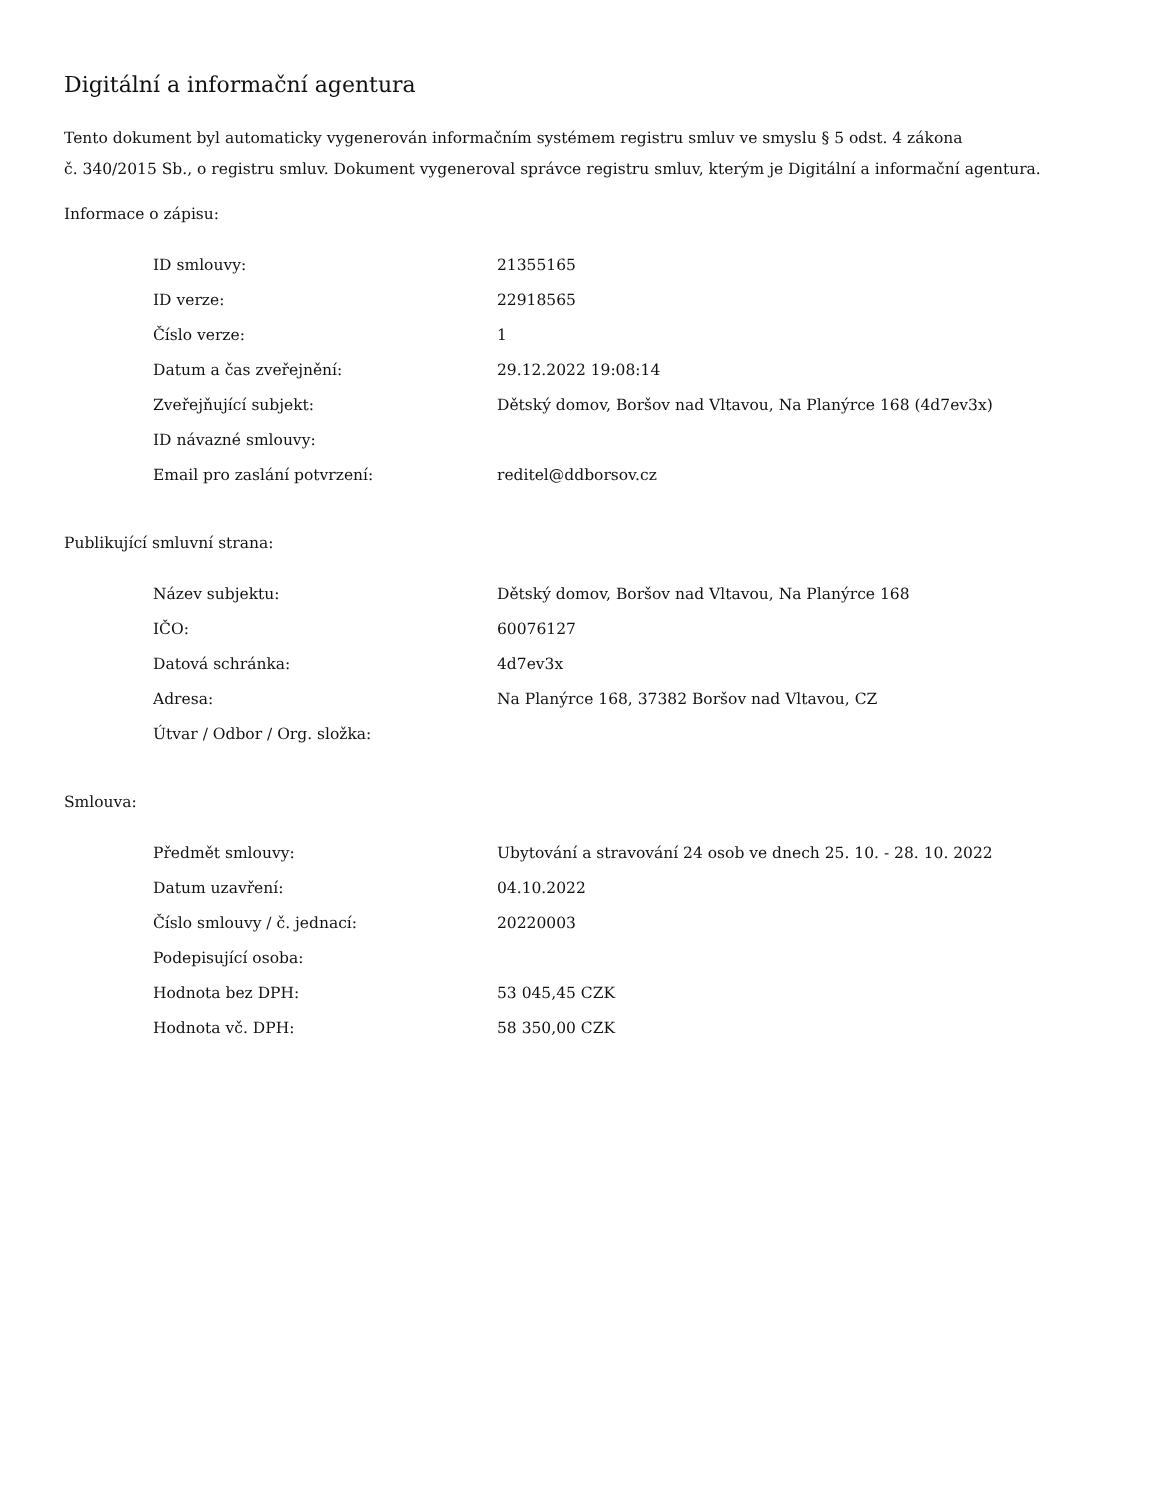Digitální a informační agentura
Tento dokument byl automaticky vygenerován informačním systémem registru smluv ve smyslu § 5 odst. 4 zákona
č. 340/2015 Sb., o registru smluv. Dokument vygeneroval správce registru smluv, kterým je Digitální a informační agentura.
Informace o zápisu:
| ID smlouvy: | 21355165 |
| ID verze: | 22918565 |
| Číslo verze: | 1 |
| Datum a čas zveřejnění: | 29.12.2022 19:08:14 |
| Zveřejňující subjekt: | Dětský domov, Boršov nad Vltavou, Na Planýrce 168 (4d7ev3x) |
| ID návazné smlouvy: | |
| Email pro zaslání potvrzení: | reditel@ddborsov.cz |
Publikující smluvní strana:
| Název subjektu: | Dětský domov, Boršov nad Vltavou, Na Planýrce 168 |
| IČO: | 60076127 |
| Datová schránka: | 4d7ev3x |
| Adresa: | Na Planýrce 168, 37382 Boršov nad Vltavou, CZ |
| Útvar / Odbor / Org. složka: | |
Smlouva:
| Předmět smlouvy: | Ubytování a stravování 24 osob ve dnech 25. 10. - 28. 10. 2022 |
| Datum uzavření: | 04.10.2022 |
| Číslo smlouvy / č. jednací: | 20220003 |
| Podepisující osoba: | |
| Hodnota bez DPH: | 53 045,45 CZK |
| Hodnota vč. DPH: | 58 350,00 CZK |